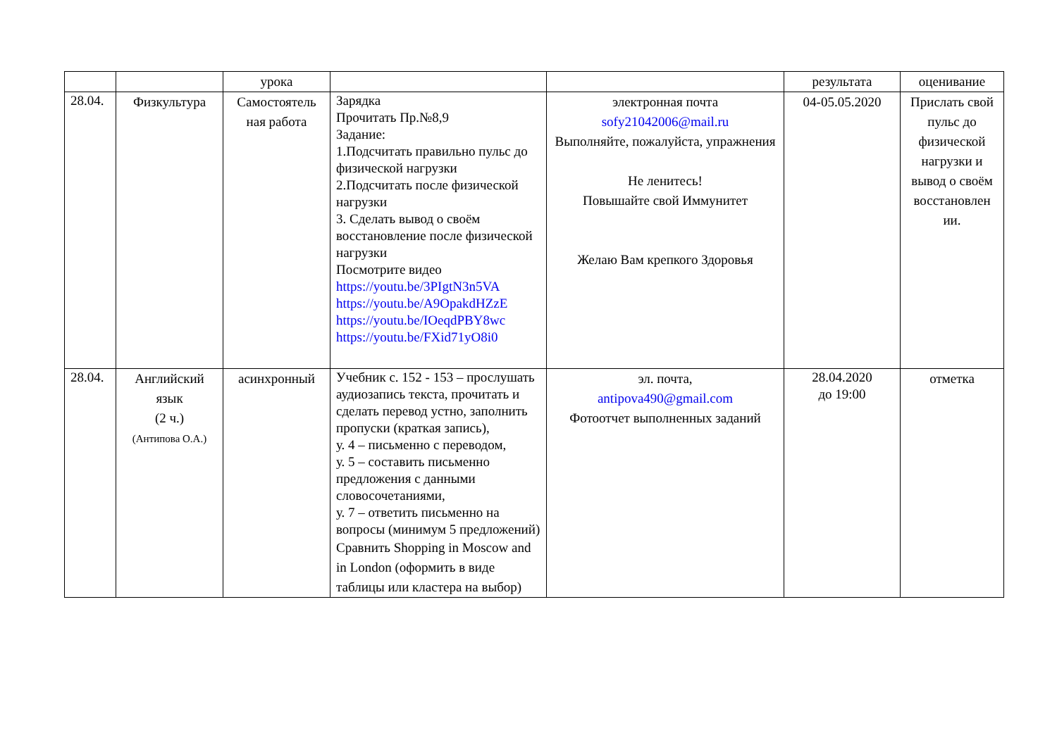| | | урока | | | результата | оценивание |
| 28.04. | Физкультура | Самостоятель ная работа | Зарядка Прочитать Пр.№8,9 Задание: 1.Подсчитать правильно пульс до физической нагрузки 2.Подсчитать после физической нагрузки 3. Сделать вывод о своём восстановление после физической нагрузки Посмотрите видео https://youtu.be/3PIgtN3n5VA https://youtu.be/A9OpakdHZzE https://youtu.be/IOeqdPBY8wc https://youtu.be/FXid71yO8i0 | электронная почта sofy21042006@mail.ru Выполняйте, пожалуйста, упражнения Не ленитесь! Повышайте свой Иммунитет Желаю Вам крепкого Здоровья | 04-05.05.2020 | Прислать свой пульс до физической нагрузки и вывод о своём восстановлен ии. |
| 28.04. | Английский язык (2 ч.) (Антипова О.А.) | асинхронный | Учебник с. 152 - 153 – прослушать аудиозапись текста, прочитать и сделать перевод устно, заполнить пропуски (краткая запись), у. 4 – письменно с переводом, у. 5 – составить письменно предложения с данными словосочетаниями, у. 7 – ответить письменно на вопросы (минимум 5 предложений) Сравнить Shopping in Moscow and in London (оформить в виде таблицы или кластера на выбор) | эл. почта, antipova490@gmail.com Фотоотчет выполненных заданий | 28.04.2020 до 19:00 | отметка |